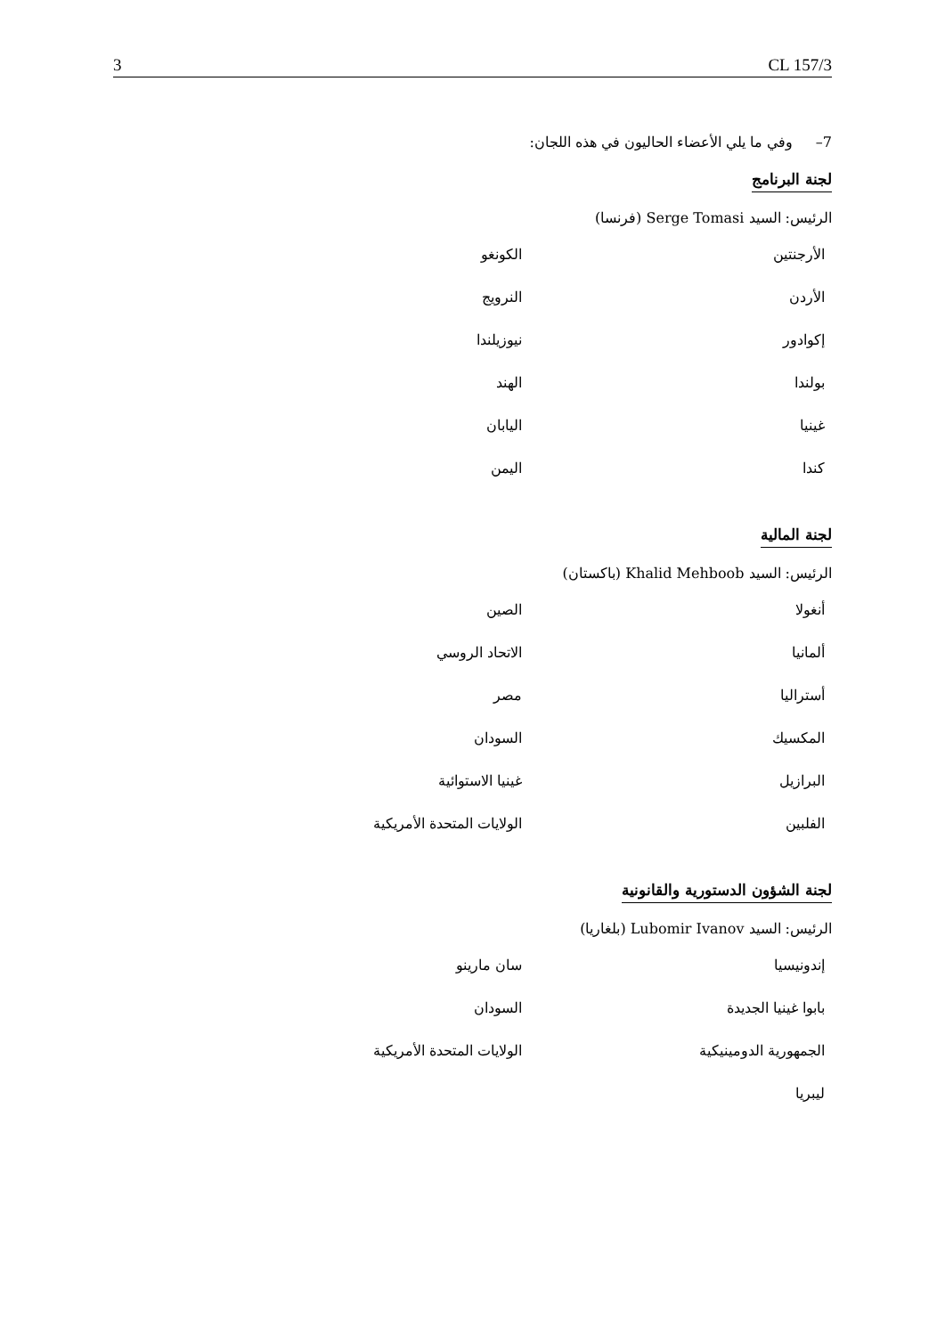3 CL 157/3
7– وفي ما يلي الأعضاء الحاليون في هذه اللجان:
لجنة البرنامج
الرئيس: السيد Serge Tomasi (فرنسا)
| الأرجنتين | الكونغو |
| الأردن | النرويج |
| إكوادور | نيوزيلندا |
| بولندا | الهند |
| غينيا | اليابان |
| كندا | اليمن |
لجنة المالية
الرئيس: السيد Khalid Mehboob (باكستان)
| أنغولا | الصين |
| ألمانيا | الاتحاد الروسي |
| أستراليا | مصر |
| المكسيك | السودان |
| البرازيل | غينيا الاستوائية |
| الفلبين | الولايات المتحدة الأمريكية |
لجنة الشؤون الدستورية والقانونية
الرئيس: السيد Lubomir Ivanov (بلغاريا)
| إندونيسيا | سان مارينو |
| بابوا غينيا الجديدة | السودان |
| الجمهورية الدومينيكية | الولايات المتحدة الأمريكية |
| ليبريا | |